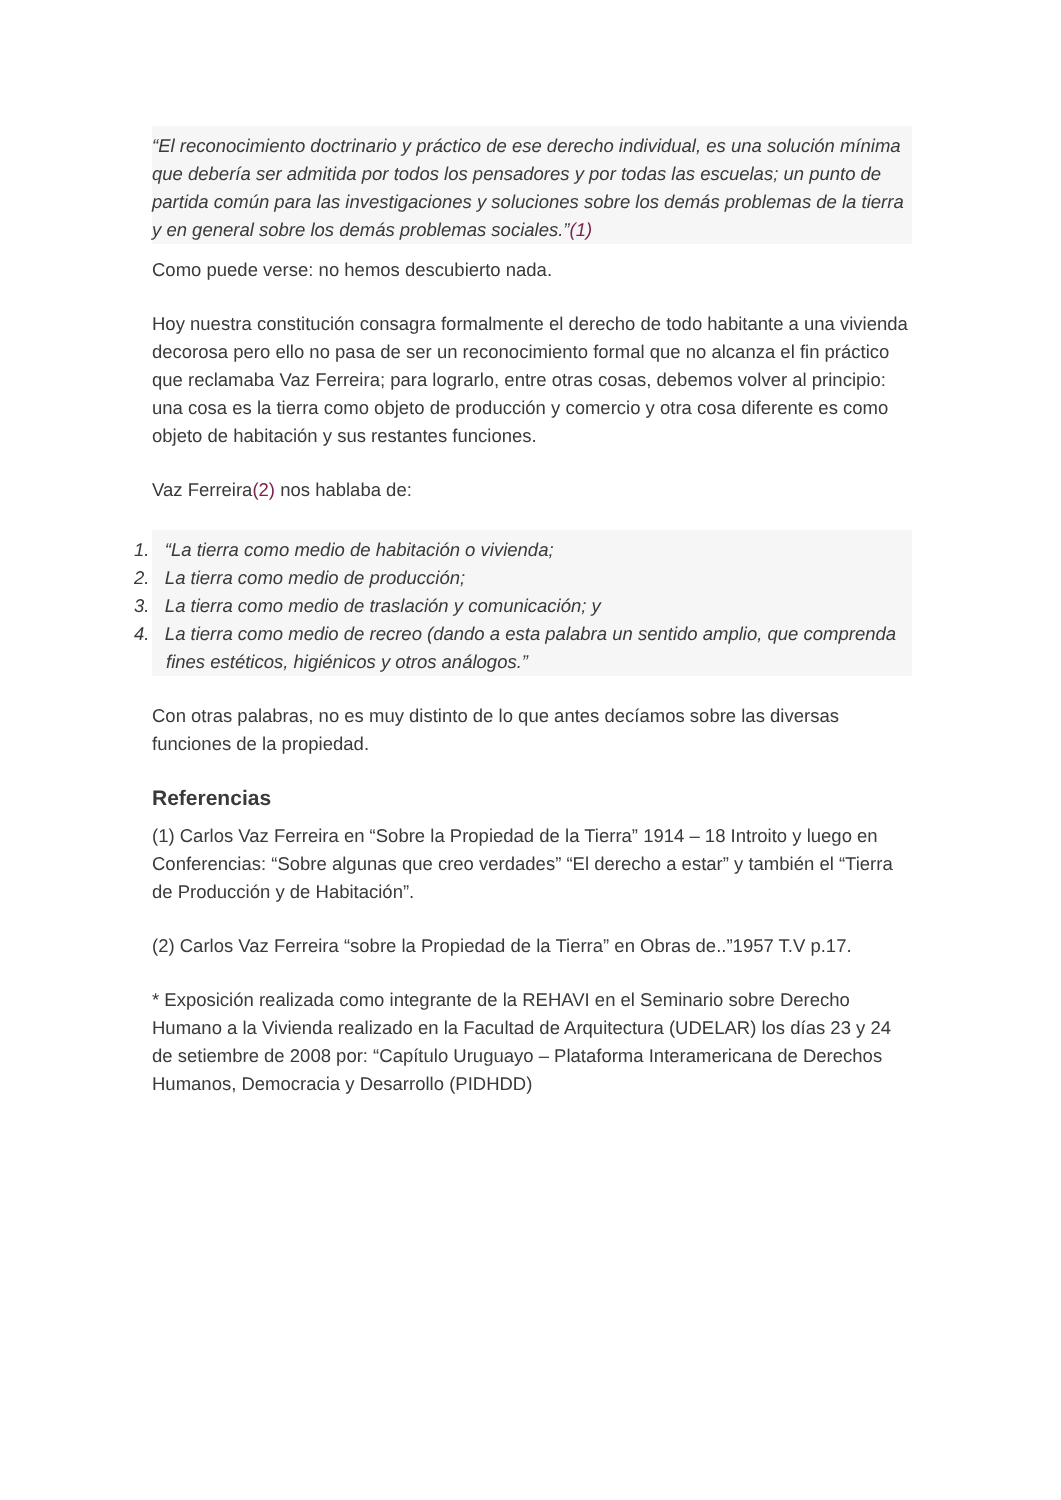“El reconocimiento doctrinario y práctico de ese derecho individual, es una solución mínima que debería ser admitida por todos los pensadores y por todas las escuelas; un punto de partida común para las investigaciones y soluciones sobre los demás problemas de la tierra y en general sobre los demás problemas sociales.”(1)
Como puede verse: no hemos descubierto nada.
Hoy nuestra constitución consagra formalmente el derecho de todo habitante a una vivienda decorosa pero ello no pasa de ser un reconocimiento formal que no alcanza el fin práctico que reclamaba Vaz Ferreira; para lograrlo, entre otras cosas, debemos volver al principio: una cosa es la tierra como objeto de producción y comercio y otra cosa diferente es como objeto de habitación y sus restantes funciones.
Vaz Ferreira(2) nos hablaba de:
1. “La tierra como medio de habitación o vivienda;
2. La tierra como medio de producción;
3. La tierra como medio de traslación y comunicación; y
4. La tierra como medio de recreo (dando a esta palabra un sentido amplio, que comprenda fines estéticos, higiénicos y otros análogos.”
Con otras palabras, no es muy distinto de lo que antes decíamos sobre las diversas funciones de la propiedad.
Referencias
(1) Carlos Vaz Ferreira en “Sobre la Propiedad de la Tierra” 1914 – 18 Introito y luego en Conferencias: “Sobre algunas que creo verdades” “El derecho a estar” y también el “Tierra de Producción y de Habitación”.
(2) Carlos Vaz Ferreira “sobre la Propiedad de la Tierra” en Obras de..”1957 T.V p.17.
* Exposición realizada como integrante de la REHAVI en el Seminario sobre Derecho Humano a la Vivienda realizado en la Facultad de Arquitectura (UDELAR) los días 23 y 24 de setiembre de 2008 por: “Capítulo Uruguayo – Plataforma Interamericana de Derechos Humanos, Democracia y Desarrollo (PIDHDD)